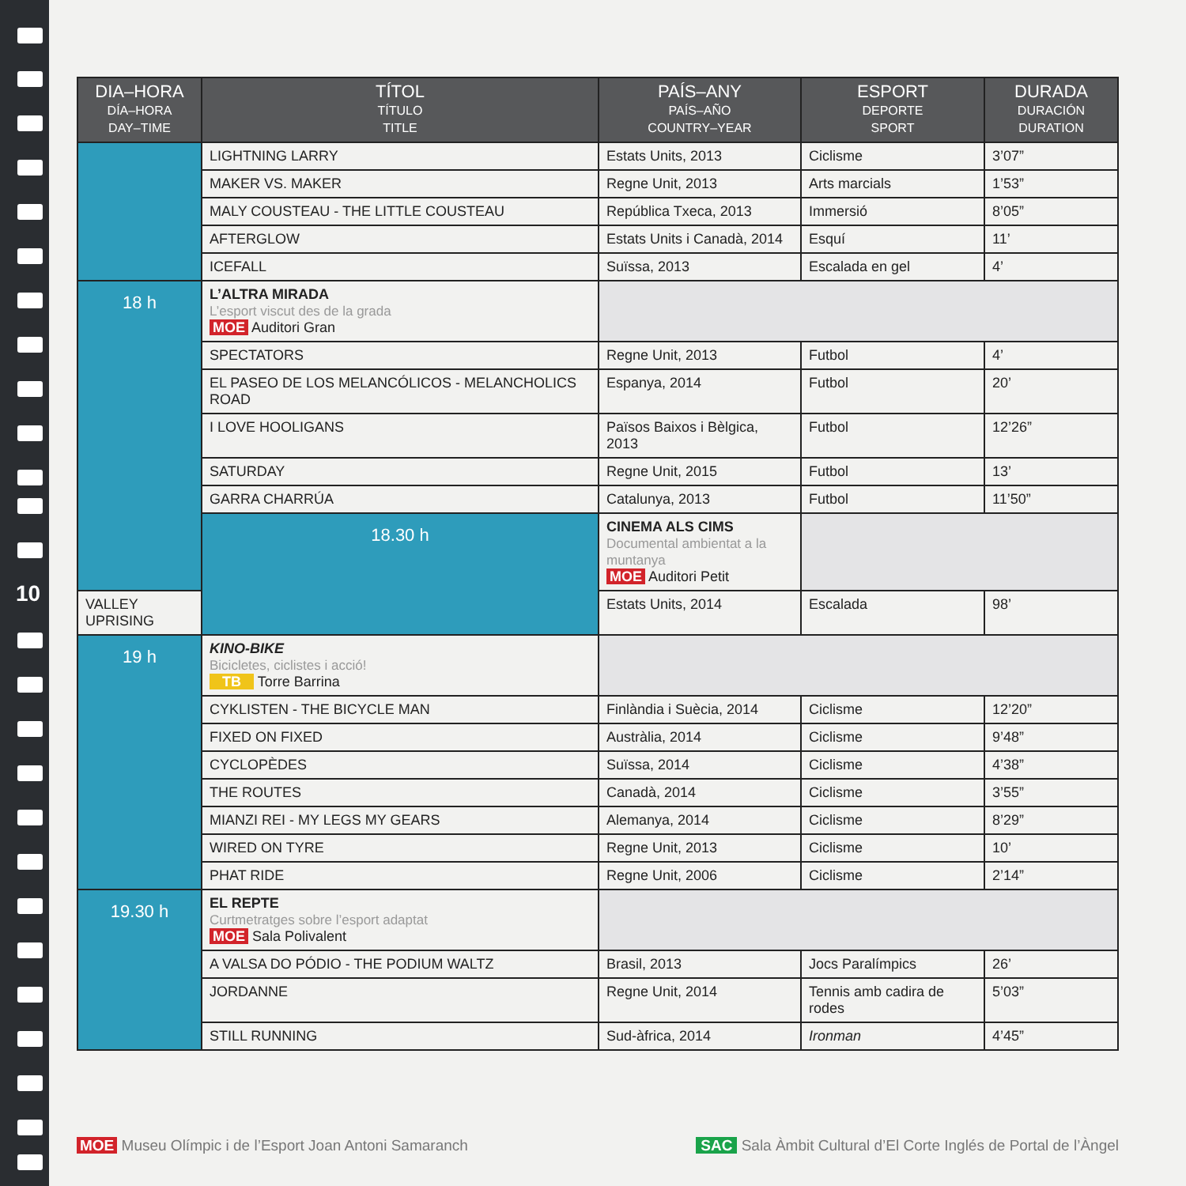10
| DIA–HORA DÍA–HORA DAY–TIME | TÍTOL TÍTULO TITLE | PAÍS–ANY PAÍS–AÑO COUNTRY–YEAR | ESPORT DEPORTE SPORT | DURADA DURACIÓN DURATION |
| --- | --- | --- | --- | --- |
| | LIGHTNING LARRY | Estats Units, 2013 | Ciclisme | 3’07” |
| | MAKER VS. MAKER | Regne Unit, 2013 | Arts marcials | 1’53” |
| | MALY COUSTEAU - THE LITTLE COUSTEAU | República Txeca, 2013 | Immersió | 8’05” |
| | AFTERGLOW | Estats Units i Canadà, 2014 | Esquí | 11’ |
| | ICEFALL | Suïssa, 2013 | Escalada en gel | 4’ |
| 18 h | L’ALTRA MIRADA L’esport viscut des de la grada MOE Auditori Gran | | | |
| | SPECTATORS | Regne Unit, 2013 | Futbol | 4’ |
| | EL PASEO DE LOS MELANCÓLICOS - MELANCHOLICS ROAD | Espanya, 2014 | Futbol | 20’ |
| | I LOVE HOOLIGANS | Països Baixos i Bèlgica, 2013 | Futbol | 12’26” |
| | SATURDAY | Regne Unit, 2015 | Futbol | 13’ |
| | GARRA CHARRÚA | Catalunya, 2013 | Futbol | 11’50” |
| | 18.30 h | CINEMA ALS CIMS Documental ambientat a la muntanya MOE Auditori Petit | | |
| VALLEY UPRISING | | Estats Units, 2014 | Escalada | 98’ |
| 19 h | KINO-BIKE Bicicletes, ciclistes i acció! TB Torre Barrina | | | |
| | CYKLISTEN - THE BICYCLE MAN | Finlàndia i Suècia, 2014 | Ciclisme | 12’20” |
| | FIXED ON FIXED | Austràlia, 2014 | Ciclisme | 9’48” |
| | CYCLOPÈDES | Suïssa, 2014 | Ciclisme | 4’38” |
| | THE ROUTES | Canadà, 2014 | Ciclisme | 3’55” |
| | MIANZI REI - MY LEGS MY GEARS | Alemanya, 2014 | Ciclisme | 8’29” |
| | WIRED ON TYRE | Regne Unit, 2013 | Ciclisme | 10’ |
| | PHAT RIDE | Regne Unit, 2006 | Ciclisme | 2’14” |
| 19.30 h | EL REPTE Curtmetratges sobre l’esport adaptat MOE Sala Polivalent | | | |
| | A VALSA DO PÓDIO - THE PODIUM WALTZ | Brasil, 2013 | Jocs Paralímpics | 26’ |
| | JORDANNE | Regne Unit, 2014 | Tennis amb cadira de rodes | 5’03” |
| | STILL RUNNING | Sud-àfrica, 2014 | Ironman | 4’45” |
MOE Museu Olímpic i de l’Esport Joan Antoni Samaranch
SAC Sala Àmbit Cultural d’El Corte Inglés de Portal de l’Àngel